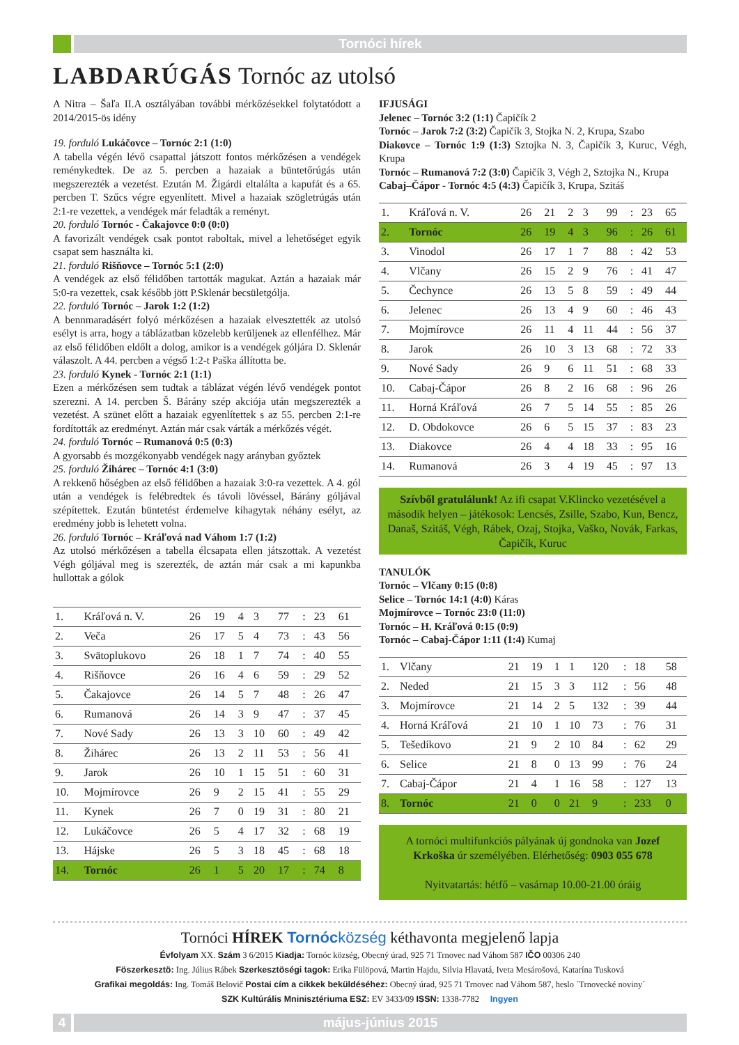Tornóci hírek
LABDARÚGÁS Tornóc az utolsó
A Nitra – Šaľa II.A osztályában további mérkőzésekkel folytatódott a 2014/2015-ös idény
19. forduló Lukáčovce – Tornóc 2:1 (1:0)
A tabella végén lévő csapattal játszott fontos mérkőzésen a vendégek reménykedtek. De az 5. percben a hazaiak a büntetőrúgás után megszerezték a vezetést. Ezután M. Žigárdi eltalálta a kapufát és a 65. percben T. Szűcs végre egyenlített. Mivel a hazaiak szögletrúgás után 2:1-re vezettek, a vendégek már feladták a reményt.
20. forduló Tornóc - Čakajovce 0:0 (0:0)
A favorizált vendégek csak pontot raboltak, mivel a lehetőséget egyik csapat sem használta ki.
21. forduló Rišňovce – Tornóc 5:1 (2:0)
A vendégek az első félidőben tartották magukat. Aztán a hazaiak már 5:0-ra vezettek, csak később jött P.Sklenár becsületgólja.
22. forduló Tornóc – Jarok 1:2 (1:2)
A bennmaradásért folyó mérkőzésen a hazaiak elvesztették az utolsó esélyt is arra, hogy a táblázatban közelebb kerüljenek az ellenfélhez. Már az első félidőben eldőlt a dolog, amikor is a vendégek góljára D. Sklenár válaszolt. A 44. percben a végső 1:2-t Paška állította be.
23. forduló Kynek - Tornóc 2:1 (1:1)
Ezen a mérkőzésen sem tudtak a táblázat végén lévő vendégek pontot szerezni. A 14. percben Š. Bárány szép akciója után megszerezték a vezetést. A szünet előtt a hazaiak egyenlítettek s az 55. percben 2:1-re fordították az eredményt. Aztán már csak várták a mérkőzés végét.
24. forduló Tornóc – Rumanová 0:5 (0:3)
A gyorsabb és mozgékonyabb vendégek nagy arányban győztek
25. forduló Žihárec – Tornóc 4:1 (3:0)
A rekkenő hőségben az első félidőben a hazaiak 3:0-ra vezettek. A 4. gól után a vendégek is felébredtek és távoli lövéssel, Bárány góljával szépítettek. Ezután büntetést érdemelve kihagytak néhány esélyt, az eredmény jobb is lehetett volna.
26. forduló Tornóc – Kráľová nad Váhom 1:7 (1:2)
Az utolsó mérkőzésen a tabella élcsapata ellen játszottak. A vezetést Végh góljával meg is szerezték, de aztán már csak a mi kapunkba hullottak a gólok
| 1. | Kráľová n. V. | 26 | 19 | 4 | 3 | 77 | : | 23 | 61 |
| 2. | Veča | 26 | 17 | 5 | 4 | 73 | : | 43 | 56 |
| 3. | Svätoplukovo | 26 | 18 | 1 | 7 | 74 | : | 40 | 55 |
| 4. | Rišňovce | 26 | 16 | 4 | 6 | 59 | : | 29 | 52 |
| 5. | Čakajovce | 26 | 14 | 5 | 7 | 48 | : | 26 | 47 |
| 6. | Rumanová | 26 | 14 | 3 | 9 | 47 | : | 37 | 45 |
| 7. | Nové Sady | 26 | 13 | 3 | 10 | 60 | : | 49 | 42 |
| 8. | Žihárec | 26 | 13 | 2 | 11 | 53 | : | 56 | 41 |
| 9. | Jarok | 26 | 10 | 1 | 15 | 51 | : | 60 | 31 |
| 10. | Mojmírovce | 26 | 9 | 2 | 15 | 41 | : | 55 | 29 |
| 11. | Kynek | 26 | 7 | 0 | 19 | 31 | : | 80 | 21 |
| 12. | Lukáčovce | 26 | 5 | 4 | 17 | 32 | : | 68 | 19 |
| 13. | Hájske | 26 | 5 | 3 | 18 | 45 | : | 68 | 18 |
| 14. | Tornóc | 26 | 1 | 5 | 20 | 17 | : | 74 | 8 |
IFJUSÁGI
Jelenec – Tornóc 3:2 (1:1) Čapičík 2
Tornóc – Jarok 7:2 (3:2) Čapičík 3, Stojka N. 2, Krupa, Szabo
Diakovce – Tornóc 1:9 (1:3) Sztojka N. 3, Čapičík 3, Kuruc, Végh, Krupa
Tornóc – Rumanová 7:2 (3:0) Čapičík 3, Végh 2, Sztojka N., Krupa
Cabaj–Čápor - Tornóc 4:5 (4:3) Čapičík 3, Krupa, Szitáš
| 1. | Kráľová n. V. | 26 | 21 | 2 | 3 | 99 | : | 23 | 65 |
| 2. | Tornóc | 26 | 19 | 4 | 3 | 96 | : | 26 | 61 |
| 3. | Vinodol | 26 | 17 | 1 | 7 | 88 | : | 42 | 53 |
| 4. | Vlčany | 26 | 15 | 2 | 9 | 76 | : | 41 | 47 |
| 5. | Čechynce | 26 | 13 | 5 | 8 | 59 | : | 49 | 44 |
| 6. | Jelenec | 26 | 13 | 4 | 9 | 60 | : | 46 | 43 |
| 7. | Mojmírovce | 26 | 11 | 4 | 11 | 44 | : | 56 | 37 |
| 8. | Jarok | 26 | 10 | 3 | 13 | 68 | : | 72 | 33 |
| 9. | Nové Sady | 26 | 9 | 6 | 11 | 51 | : | 68 | 33 |
| 10. | Cabaj-Čápor | 26 | 8 | 2 | 16 | 68 | : | 96 | 26 |
| 11. | Horná Kráľová | 26 | 7 | 5 | 14 | 55 | : | 85 | 26 |
| 12. | D. Obdokovce | 26 | 6 | 5 | 15 | 37 | : | 83 | 23 |
| 13. | Diakovce | 26 | 4 | 4 | 18 | 33 | : | 95 | 16 |
| 14. | Rumanová | 26 | 3 | 4 | 19 | 45 | : | 97 | 13 |
Szívből gratulálunk! Az ifi csapat V.Klincko vezetésével a második helyen – játékosok: Lencsés, Zsille, Szabo, Kun, Bencz, Današ, Szitáš, Végh, Rábek, Ozaj, Stojka, Vaško, Novák, Farkas, Čapičík, Kuruc
TANULÓK
Tornóc – Vlčany 0:15 (0:8)
Selice – Tornóc 14:1 (4:0) Káras
Mojmírovce – Tornóc 23:0 (11:0)
Tornóc – H. Kráľová 0:15 (0:9)
Tornóc – Cabaj-Čápor 1:11 (1:4) Kumaj
| 1. | Vlčany | 21 | 19 | 1 | 1 | 120 | : | 18 | 58 |
| 2. | Neded | 21 | 15 | 3 | 3 | 112 | : | 56 | 48 |
| 3. | Mojmírovce | 21 | 14 | 2 | 5 | 132 | : | 39 | 44 |
| 4. | Horná Kráľová | 21 | 10 | 1 | 10 | 73 | : | 76 | 31 |
| 5. | Tešedíkovo | 21 | 9 | 2 | 10 | 84 | : | 62 | 29 |
| 6. | Selice | 21 | 8 | 0 | 13 | 99 | : | 76 | 24 |
| 7. | Cabaj-Čápor | 21 | 4 | 1 | 16 | 58 | : | 127 | 13 |
| 8. | Tornóc | 21 | 0 | 0 | 21 | 9 | : | 233 | 0 |
A tornóci multifunkciós pályának új gondnoka van Jozef Krkoška úr személyében. Elérhetőség: 0903 055 678
Nyitvatartás: hétfő – vasárnap 10.00-21.00 óráig
Tornóci HÍREK Tornócközség kéthavonta megjelenő lapja
Évfolyam XX. Szám 3 6/2015 Kiadja: Tornóc község, Obecný úrad, 925 71 Trnovec nad Váhom 587 IČO 00306 240
Föszerkesztö: Ing. Július Rábek Szerkesztöségi tagok: Erika Fülöpová, Martin Hajdu, Silvia Hlavatá, Iveta Mesárošová, Katarína Tusková
Grafikai megoldás: Ing. Tomáš Belovič Postai cím a cikkek beküldéséhez: Obecný úrad, 925 71 Trnovec nad Váhom 587, heslo ´Trnovecké noviny´
SZK Kultúrális Mninisztériuma ESZ: EV 3433/09 ISSN: 1338-7782 Ingyen
4 május-június 2015